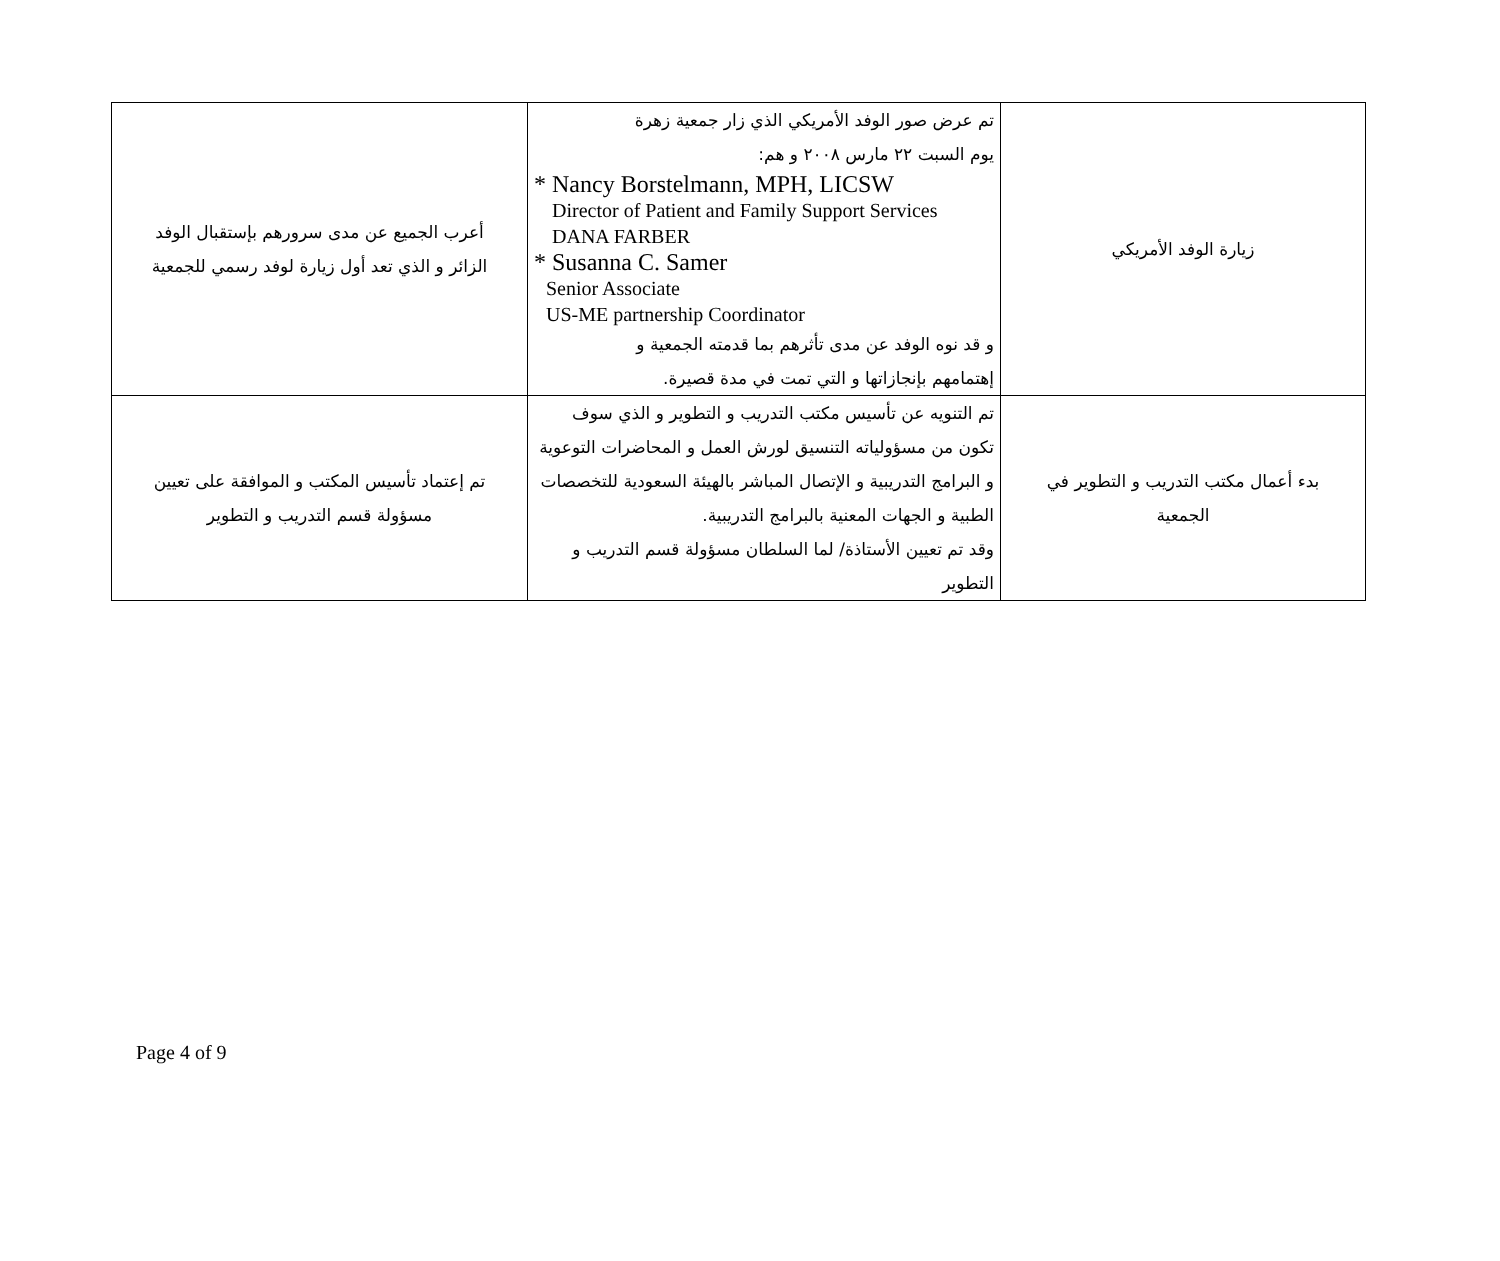| زيارة الوفد الأمريكي | تم عرض صور الوفد الأمريكي الذي زار جمعية زهرة يوم السبت ٢٢ مارس ٢٠٠٨ و هم: * Nancy Borstelmann, MPH, LICSW Director of Patient and Family Support Services DANA FARBER * Susanna C. Samer Senior Associate US-ME partnership Coordinator و قد نوه الوفد عن مدى تأثرهم بما قدمته الجمعية و إهتمامهم بإنجازاتها و التي تمت في مدة قصيرة. | أعرب الجميع عن مدى سرورهم بإستقبال الوفد الزائر و الذي تعد أول زيارة لوفد رسمي للجمعية |
| بدء أعمال مكتب التدريب و التطوير في الجمعية | تم التنويه عن تأسيس مكتب التدريب و التطوير و الذي سوف تكون من مسؤولياته التنسيق لورش العمل و المحاضرات التوعوية و البرامج التدريبية و الإتصال المباشر بالهيئة السعودية للتخصصات الطبية و الجهات المعنية بالبرامج التدريبية. وقد تم تعيين الأستاذة/ لما السلطان مسؤولة قسم التدريب و التطوير | تم إعتماد تأسيس المكتب و الموافقة على تعيين مسؤولة قسم التدريب و التطوير |
Page 4 of 9